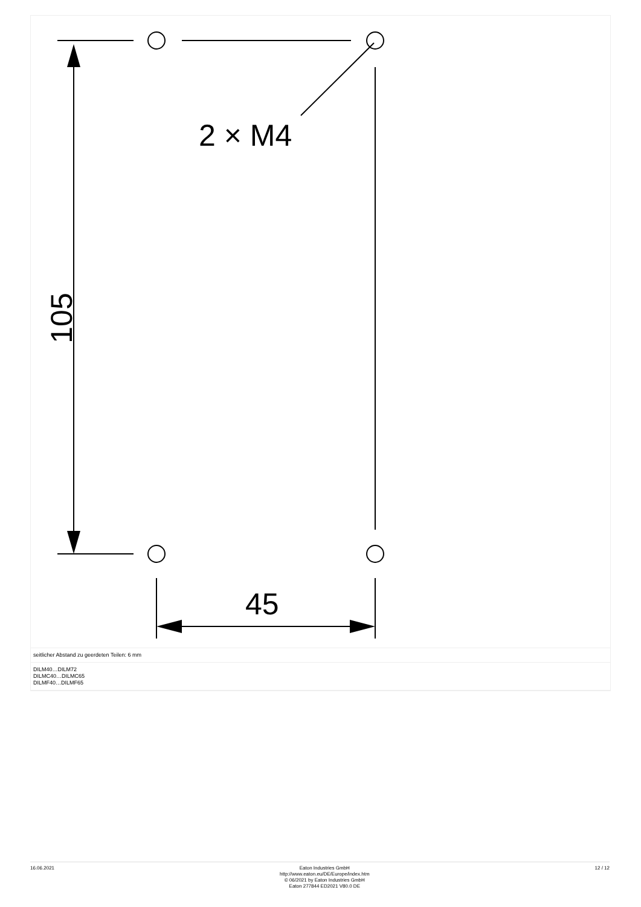2 × M4
45
105
seitlicher Abstand zu geerdeten Teilen: 6 mm
DILM40…DILM72
DILMC40…DILMC65
DILMF40…DILMF65
16.06.2021 Eaton Industries GmbH
http://www.eaton.eu/DE/Europe/index.htm
© 06/2021 by Eaton Industries GmbH
Eaton 277844 ED2021 V80.0 DE
12 / 12